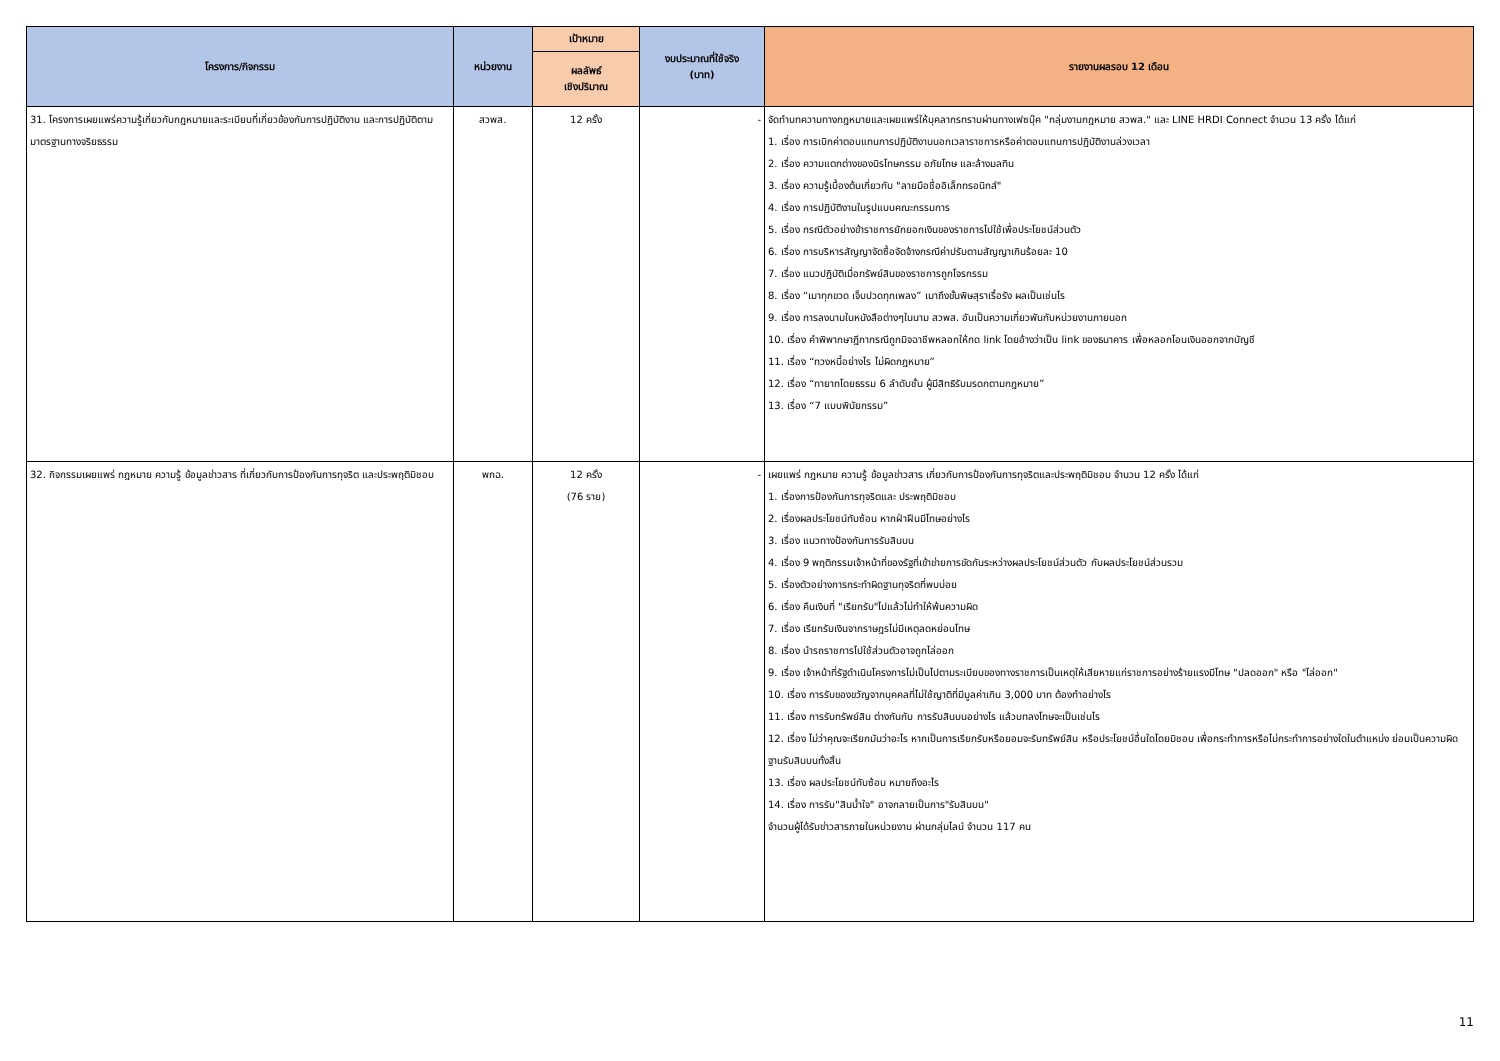| โครงการ/กิจกรรม | หน่วยงาน | เป้าหมาย | งบประมาณที่ใช้จริง (บาท) | รายงานผลรอบ 12 เดือน |
| --- | --- | --- | --- | --- |
| | | ผลลัพธ์ เชิงปริมาณ | | |
| 31. โครงการเผยแพร่ความรู้เกี่ยวกับกฎหมายและระเบียบที่เกี่ยวข้องกับการปฏิบัติงาน และการปฏิบัติตามมาตรฐานทางจริยธรรม | สวพส. | 12 ครั้ง | - | จัดทำบทความทางกฎหมายและเผยแพร่ให้บุคลากรทราบผ่านทางเฟซบุ๊ค "กลุ่มงานกฎหมาย สวพส." และ LINE HRDI Connect จำนวน 13 ครั้ง ได้แก่ 1. เรื่อง การเบิกค่าตอบแทนการปฏิบัติงานนอกเวลาราชการหรือค่าตอบแทนการปฏิบัติงานล่วงเวลา 2. เรื่อง ความแตกต่างของนิรโทษกรรม อภัยโทษ และล้างมลทิน 3. เรื่อง ความรู้เบื้องต้นเกี่ยวกับ "ลายมือชื่ออิเล็กทรอนิกส์" 4. เรื่อง การปฏิบัติงานในรูปแบบคณะกรรมการ 5. เรื่อง กรณีตัวอย่างข้าราชการยักยอกเงินของราชการไปใช้เพื่อประโยชน์ส่วนตัว 6. เรื่อง การบริหารสัญญาจัดซื้อจัดจ้างกรณีค่าปรับตามสัญญาเกินร้อยละ 10 7. เรื่อง แนวปฏิบัติเมื่อทรัพย์สินของราชการถูกโจรกรรม 8. เรื่อง “เมาทุกขวด เจ็บปวดทุกเพลง” เมาถึงขั้นพิษสุราเรื้อรัง ผลเป็นเช่นไร 9. เรื่อง การลงนามในหนังสือต่างๆในนาม สวพส. อันเป็นความเกี่ยวพันกับหน่วยงานภายนอก 10. เรื่อง คำพิพากษาฎีกากรณีถูกมิจฉาชีพหลอกให้กด link โดยอ้างว่าเป็น link ของธนาคาร เพื่อหลอกโอนเงินออกจากบัญชี 11. เรื่อง “ทวงหนี้อย่างไร ไม่ผิดกฎหมาย” 12. เรื่อง “ทายาทโดยธรรม 6 ลำดับชั้น ผู้มีสิทธิรับมรดกตามกฎหมาย” 13. เรื่อง “7 แบบพินัยกรรม” |
| 32. กิจกรรมเผยแพร่ กฎหมาย ความรู้ ข้อมูลข่าวสาร ที่เกี่ยวกับการป้องกันการทุจริต และประพฤติมิชอบ | พกฉ. | 12 ครั้ง (76 ราย) | - | เผยแพร่ กฎหมาย ความรู้ ข้อมูลข่าวสาร เกี่ยวกับการป้องกันการทุจริตและประพฤติมิชอบ จำนวน 12 ครั้ง ได้แก่ 1. เรื่องการป้องกันการทุจริตและ ประพฤติมิชอบ 2. เรื่องผลประโยชน์ทับซ้อน หากฝ่าฝืนมีโทษอย่างไร 3. เรื่อง แนวทางป้องกันการรับสินบน 4. เรื่อง 9 พฤติกรรมเจ้าหน้าที่ของรัฐที่เข้าข่ายการขัดกันระหว่างผลประโยชน์ส่วนตัว กับผลประโยชน์ส่วนรวม 5. เรื่องตัวอย่างการกระทำผิดฐานทุจริตที่พบบ่อย 6. เรื่อง คืนเงินที่ "เรียกรับ"ไปแล้วไม่ทำให้พ้นความผิด 7. เรื่อง เรียกรับเงินจากราษฎรไม่มีเหตุลดหย่อนโทษ 8. เรื่อง นำรถราชการไปใช้ส่วนตัวอาจถูกไล่ออก 9. เรื่อง เจ้าหน้าที่รัฐดำเนินโครงการไม่เป็นไปตามระเบียบของทางราชการเป็นเหตุให้เสียหายแก่ราชการอย่างร้ายแรงมีโทษ "ปลดออก" หรือ "ไล่ออก" 10. เรื่อง การรับของขวัญจากบุคคลที่ไม่ใช้ญาติที่มีมูลค่าเกิน 3,000 บาท ต้องทำอย่างไร 11. เรื่อง การรับทรัพย์สิน ต่างกันกับ การรับสินบนอย่างไร แล้วบทลงโทษจะเป็นเช่นไร 12. เรื่อง ไม่ว่าคุณจะเรียกมันว่าอะไร หากเป็นการเรียกรับหรือยอมจะรับทรัพย์สิน หรือประโยชน์อื่นใดโดยมิชอบ เพื่อกระทำการหรือไม่กระทำการอย่างใดในตำแหน่ง ย่อมเป็นความผิดฐานรับสินบนทั้งสิ้น 13. เรื่อง ผลประโยชน์ทับซ้อน หมายถึงอะไร 14. เรื่อง การรับ"สินน้ำใจ" อาจกลายเป็นการ"รับสินบน" จำนวนผู้ได้รับข่าวสารภายในหน่วยงาน ผ่านกลุ่มไลน์ จำนวน 117 คน |
11